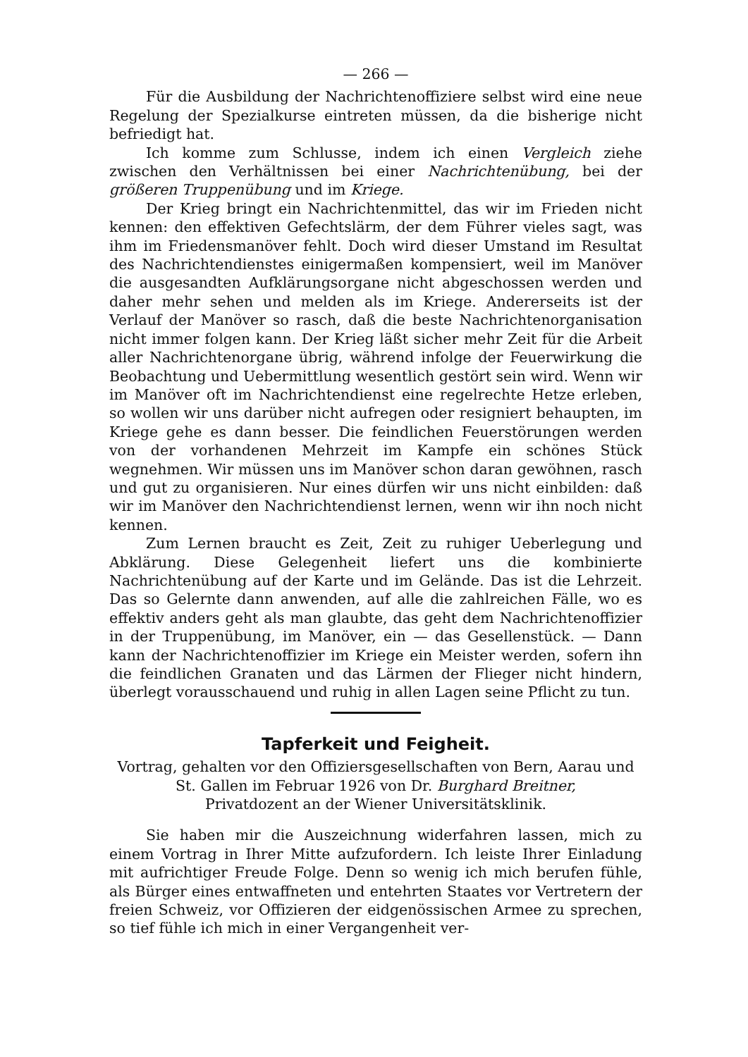— 266 —
Für die Ausbildung der Nachrichtenoffiziere selbst wird eine neue Regelung der Spezialkurse eintreten müssen, da die bisherige nicht befriedigt hat.
Ich komme zum Schlusse, indem ich einen Vergleich ziehe zwischen den Verhältnissen bei einer Nachrichtenübung, bei der größeren Truppenübung und im Kriege.
Der Krieg bringt ein Nachrichtenmittel, das wir im Frieden nicht kennen: den effektiven Gefechtslärm, der dem Führer vieles sagt, was ihm im Friedensmanöver fehlt. Doch wird dieser Umstand im Resultat des Nachrichtendienstes einigermaßen kompensiert, weil im Manöver die ausgesandten Aufklärungsorgane nicht abgeschossen werden und daher mehr sehen und melden als im Kriege. Andererseits ist der Verlauf der Manöver so rasch, daß die beste Nachrichtenorganisation nicht immer folgen kann. Der Krieg läßt sicher mehr Zeit für die Arbeit aller Nachrichtenorgane übrig, während infolge der Feuerwirkung die Beobachtung und Uebermittlung wesentlich gestört sein wird. Wenn wir im Manöver oft im Nachrichtendienst eine regelrechte Hetze erleben, so wollen wir uns darüber nicht aufregen oder resigniert behaupten, im Kriege gehe es dann besser. Die feindlichen Feuerstörungen werden von der vorhandenen Mehrzeit im Kampfe ein schönes Stück wegnehmen. Wir müssen uns im Manöver schon daran gewöhnen, rasch und gut zu organisieren. Nur eines dürfen wir uns nicht einbilden: daß wir im Manöver den Nachrichtendienst lernen, wenn wir ihn noch nicht kennen.
Zum Lernen braucht es Zeit, Zeit zu ruhiger Ueberlegung und Abklärung. Diese Gelegenheit liefert uns die kombinierte Nachrichtenübung auf der Karte und im Gelände. Das ist die Lehrzeit. Das so Gelernte dann anwenden, auf alle die zahlreichen Fälle, wo es effektiv anders geht als man glaubte, das geht dem Nachrichtenoffizier in der Truppenübung, im Manöver, ein — das Gesellenstück. — Dann kann der Nachrichtenoffizier im Kriege ein Meister werden, sofern ihn die feindlichen Granaten und das Lärmen der Flieger nicht hindern, überlegt vorausschauend und ruhig in allen Lagen seine Pflicht zu tun.
Tapferkeit und Feigheit.
Vortrag, gehalten vor den Offiziersgesellschaften von Bern, Aarau und St. Gallen im Februar 1926 von Dr. Burghard Breitner,
Privatdozent an der Wiener Universitätsklinik.
Sie haben mir die Auszeichnung widerfahren lassen, mich zu einem Vortrag in Ihrer Mitte aufzufordern. Ich leiste Ihrer Einladung mit aufrichtiger Freude Folge. Denn so wenig ich mich berufen fühle, als Bürger eines entwaffneten und entehrten Staates vor Vertretern der freien Schweiz, vor Offizieren der eidgenössischen Armee zu sprechen, so tief fühle ich mich in einer Vergangenheit ver-